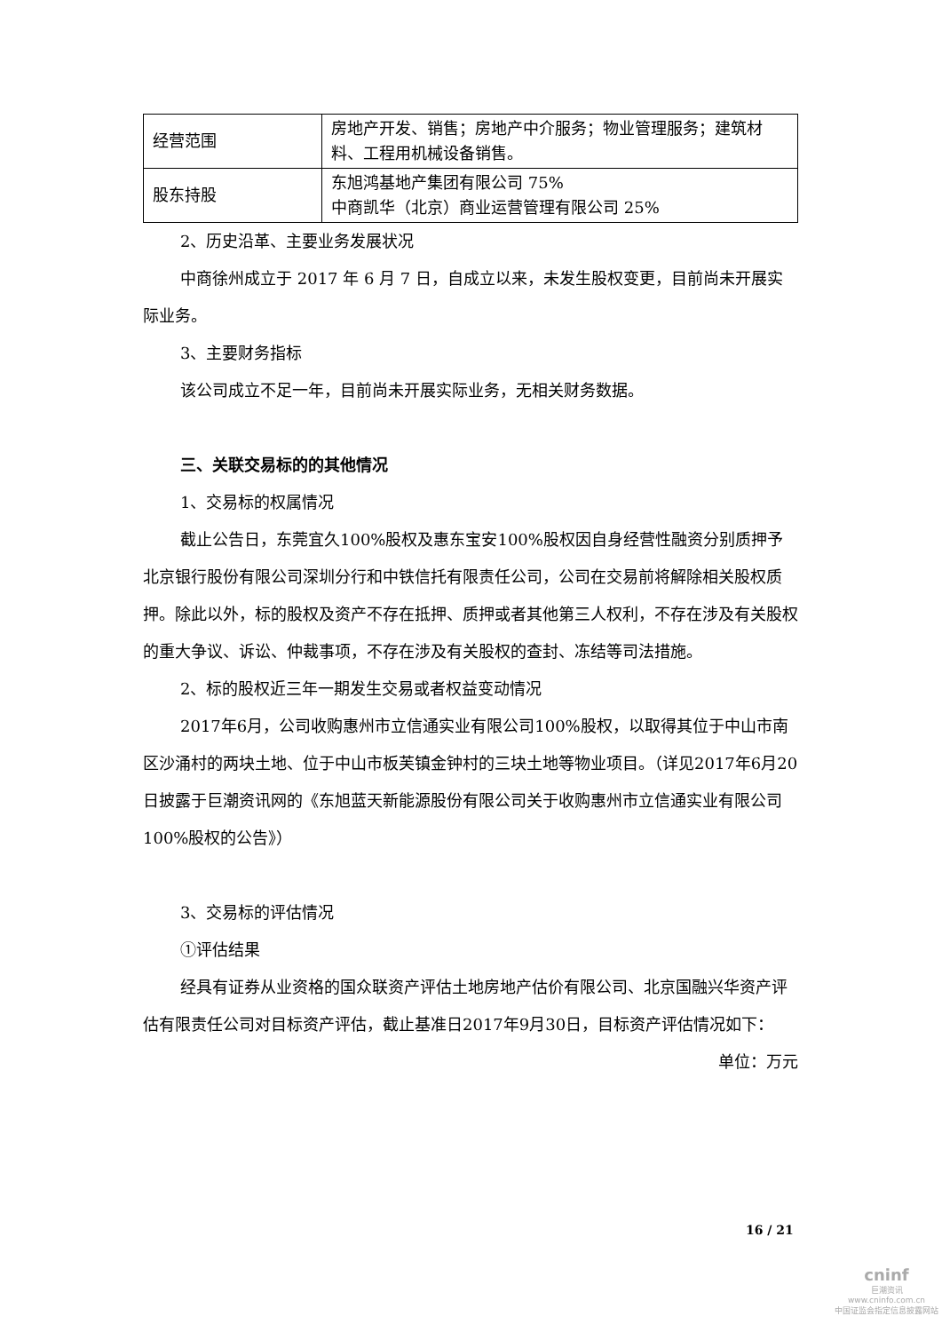| 经营范围 | 房地产开发、销售；房地产中介服务；物业管理服务；建筑材料、工程用机械设备销售。 |
| 股东持股 | 东旭鸿基地产集团有限公司 75% 中商凯华（北京）商业运营管理有限公司 25% |
2、历史沿革、主要业务发展状况
中商徐州成立于 2017 年 6 月 7 日，自成立以来，未发生股权变更，目前尚未开展实际业务。
3、主要财务指标
该公司成立不足一年，目前尚未开展实际业务，无相关财务数据。
三、关联交易标的的其他情况
1、交易标的权属情况
截止公告日，东莞宜久100%股权及惠东宝安100%股权因自身经营性融资分别质押予北京银行股份有限公司深圳分行和中铁信托有限责任公司，公司在交易前将解除相关股权质押。除此以外，标的股权及资产不存在抵押、质押或者其他第三人权利，不存在涉及有关股权的重大争议、诉讼、仲裁事项，不存在涉及有关股权的查封、冻结等司法措施。
2、标的股权近三年一期发生交易或者权益变动情况
2017年6月，公司收购惠州市立信通实业有限公司100%股权，以取得其位于中山市南区沙涌村的两块土地、位于中山市板芙镇金钟村的三块土地等物业项目。（详见2017年6月20日披露于巨潮资讯网的《东旭蓝天新能源股份有限公司关于收购惠州市立信通实业有限公司100%股权的公告》）
3、交易标的评估情况
①评估结果
经具有证券从业资格的国众联资产评估土地房地产估价有限公司、北京国融兴华资产评估有限责任公司对目标资产评估，截止基准日2017年9月30日，目标资产评估情况如下：
单位：万元
16 / 21
cninf
巨潮资讯
www.cninfo.com.cn
中国证监会指定信息披露网站